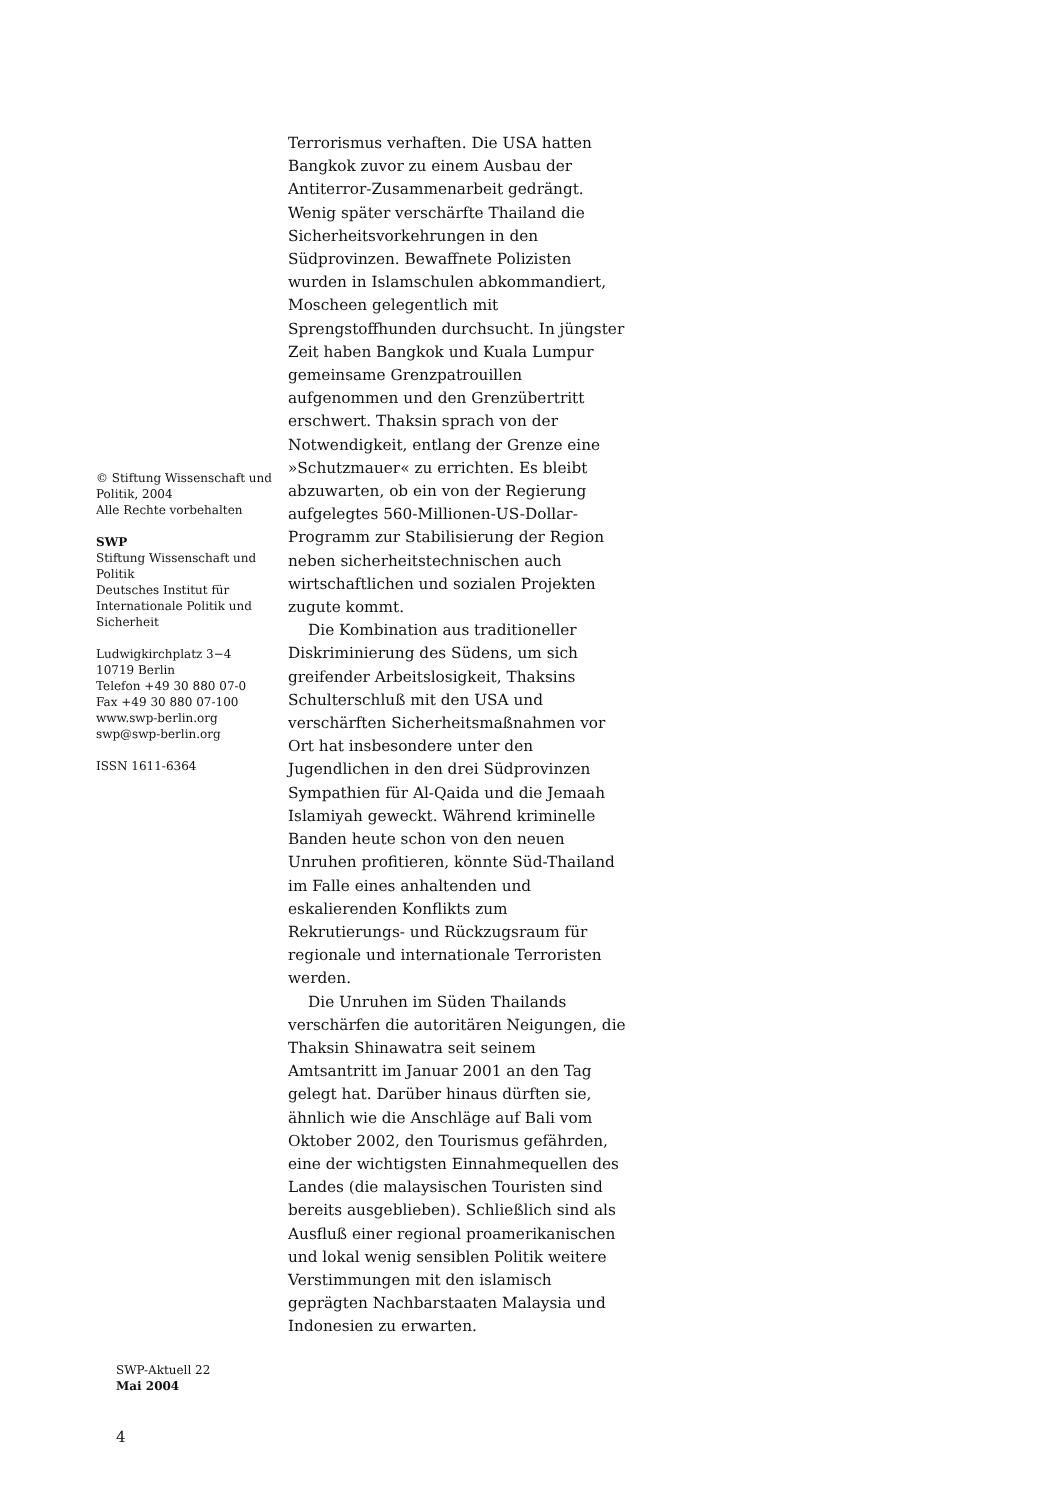© Stiftung Wissenschaft und Politik, 2004
Alle Rechte vorbehalten
SWP
Stiftung Wissenschaft und Politik
Deutsches Institut für Internationale Politik und Sicherheit
Ludwigkirchplatz 3−4
10719 Berlin
Telefon +49 30 880 07-0
Fax +49 30 880 07-100
www.swp-berlin.org
swp@swp-berlin.org
ISSN 1611-6364
Terrorismus verhaften. Die USA hatten Bangkok zuvor zu einem Ausbau der Antiterror-Zusammenarbeit gedrängt. Wenig später verschärfte Thailand die Sicherheitsvorkehrungen in den Südprovinzen. Bewaffnete Polizisten wurden in Islamschulen abkommandiert, Moscheen gelegentlich mit Sprengstoffhunden durchsucht. In jüngster Zeit haben Bangkok und Kuala Lumpur gemeinsame Grenzpatrouillen aufgenommen und den Grenzübertritt erschwert. Thaksin sprach von der Notwendigkeit, entlang der Grenze eine »Schutzmauer« zu errichten. Es bleibt abzuwarten, ob ein von der Regierung aufgelegtes 560-Millionen-US-Dollar-Programm zur Stabilisierung der Region neben sicherheitstechnischen auch wirtschaftlichen und sozialen Projekten zugute kommt.
Die Kombination aus traditioneller Diskriminierung des Südens, um sich greifender Arbeitslosigkeit, Thaksins Schulterschluß mit den USA und verschärften Sicherheitsmaßnahmen vor Ort hat insbesondere unter den Jugendlichen in den drei Südprovinzen Sympathien für Al-Qaida und die Jemaah Islamiyah geweckt. Während kriminelle Banden heute schon von den neuen Unruhen profitieren, könnte Süd-Thailand im Falle eines anhaltenden und eskalierenden Konflikts zum Rekrutierungs- und Rückzugsraum für regionale und internationale Terroristen werden.
Die Unruhen im Süden Thailands verschärfen die autoritären Neigungen, die Thaksin Shinawatra seit seinem Amtsantritt im Januar 2001 an den Tag gelegt hat. Darüber hinaus dürften sie, ähnlich wie die Anschläge auf Bali vom Oktober 2002, den Tourismus gefährden, eine der wichtigsten Einnahmequellen des Landes (die malaysischen Touristen sind bereits ausgeblieben). Schließlich sind als Ausfluß einer regional proamerikanischen und lokal wenig sensiblen Politik weitere Verstimmungen mit den islamisch geprägten Nachbarstaaten Malaysia und Indonesien zu erwarten.
SWP-Aktuell 22
Mai 2004
4